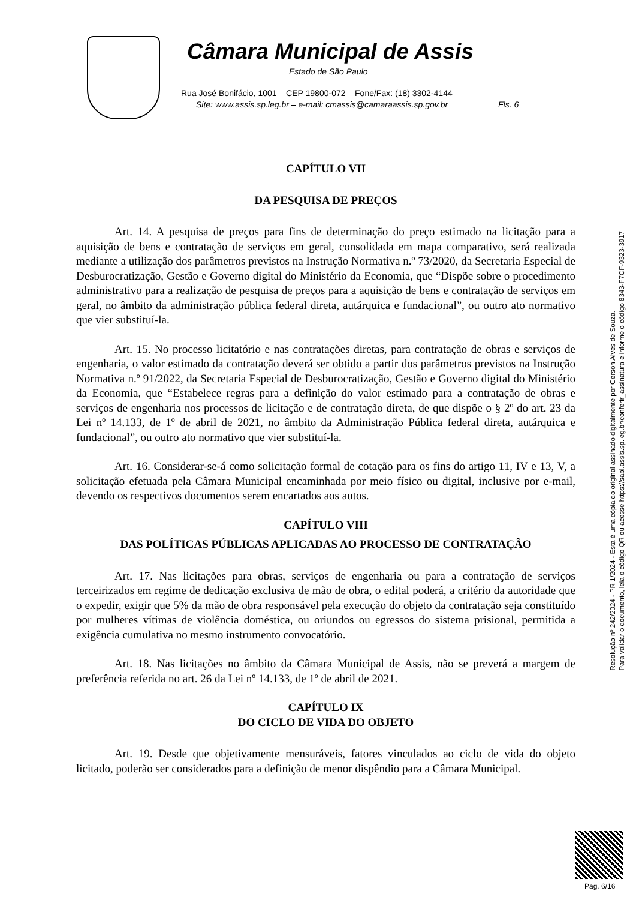Câmara Municipal de Assis
Estado de São Paulo
Rua José Bonifácio, 1001 – CEP 19800-072 – Fone/Fax: (18) 3302-4144
Site: www.assis.sp.leg.br – e-mail: cmassis@camaraassis.sp.gov.br Fls. 6
CAPÍTULO VII
DA PESQUISA DE PREÇOS
Art. 14. A pesquisa de preços para fins de determinação do preço estimado na licitação para a aquisição de bens e contratação de serviços em geral, consolidada em mapa comparativo, será realizada mediante a utilização dos parâmetros previstos na Instrução Normativa n.º 73/2020, da Secretaria Especial de Desburocratização, Gestão e Governo digital do Ministério da Economia, que “Dispõe sobre o procedimento administrativo para a realização de pesquisa de preços para a aquisição de bens e contratação de serviços em geral, no âmbito da administração pública federal direta, autárquica e fundacional”, ou outro ato normativo que vier substituí-la.
Art. 15. No processo licitatório e nas contratações diretas, para contratação de obras e serviços de engenharia, o valor estimado da contratação deverá ser obtido a partir dos parâmetros previstos na Instrução Normativa n.º 91/2022, da Secretaria Especial de Desburocratização, Gestão e Governo digital do Ministério da Economia, que “Estabelece regras para a definição do valor estimado para a contratação de obras e serviços de engenharia nos processos de licitação e de contratação direta, de que dispõe o § 2º do art. 23 da Lei nº 14.133, de 1º de abril de 2021, no âmbito da Administração Pública federal direta, autárquica e fundacional”, ou outro ato normativo que vier substituí-la.
Art. 16. Considerar-se-á como solicitação formal de cotação para os fins do artigo 11, IV e 13, V, a solicitação efetuada pela Câmara Municipal encaminhada por meio físico ou digital, inclusive por e-mail, devendo os respectivos documentos serem encartados aos autos.
CAPÍTULO VIII
DAS POLÍTICAS PÚBLICAS APLICADAS AO PROCESSO DE CONTRATAÇÃO
Art. 17. Nas licitações para obras, serviços de engenharia ou para a contratação de serviços terceirizados em regime de dedicação exclusiva de mão de obra, o edital poderá, a critério da autoridade que o expedir, exigir que 5% da mão de obra responsável pela execução do objeto da contratação seja constituído por mulheres vítimas de violência doméstica, ou oriundos ou egressos do sistema prisional, permitida a exigência cumulativa no mesmo instrumento convocatório.
Art. 18. Nas licitações no âmbito da Câmara Municipal de Assis, não se preverá a margem de preferência referida no art. 26 da Lei nº 14.133, de 1º de abril de 2021.
CAPÍTULO IX
DO CICLO DE VIDA DO OBJETO
Art. 19. Desde que objetivamente mensuráveis, fatores vinculados ao ciclo de vida do objeto licitado, poderão ser considerados para a definição de menor dispêndio para a Câmara Municipal.
Resolução nº 242/2024 - PR 1/2024 - Esta é uma cópia do original assinado digitalmente por Gerson Alves de Souza.
Para validar o documento, leia o código QR ou acesse https://sapl.assis.sp.leg.br/conferir_assinatura e informe o código 8343-F7CF-9323-3917
Pag. 6/16